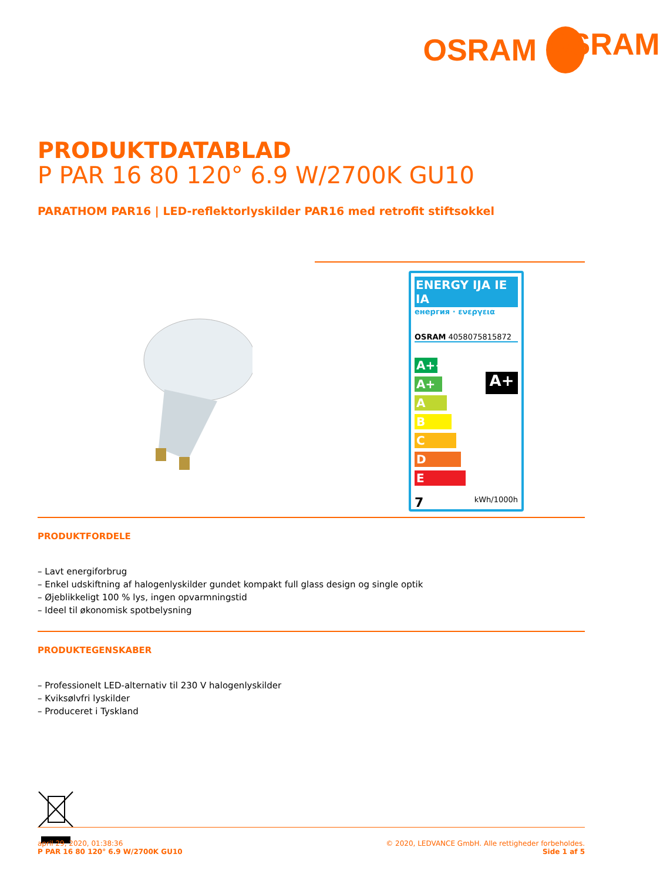OSRAM OSRAM
PRODUKTDATABLAD
P PAR 16 80 120° 6.9 W/2700K GU10
PARATHOM PAR16 | LED-reflektorlyskilder PAR16 med retrofit stiftsokkel
ENERGY IJA IE IA
енергия · ενεργεια
OSRAM 4058075815872
A++
A+
A
B
C
D
E
A+
7 kWh/1000h
PRODUKTFORDELE
– Lavt energiforbrug
– Enkel udskiftning af halogenlyskilder gundet kompakt full glass design og single optik
– Øjeblikkeligt 100 % lys, ingen opvarmningstid
– Ideel til økonomisk spotbelysning
PRODUKTEGENSKABER
– Professionelt LED-alternativ til 230 V halogenlyskilder
– Kviksølvfri lyskilder
– Produceret i Tyskland
april 29, 2020, 01:38:36
P PAR 16 80 120° 6.9 W/2700K GU10
© 2020, LEDVANCE GmbH. Alle rettigheder forbeholdes.
Side 1 af 5